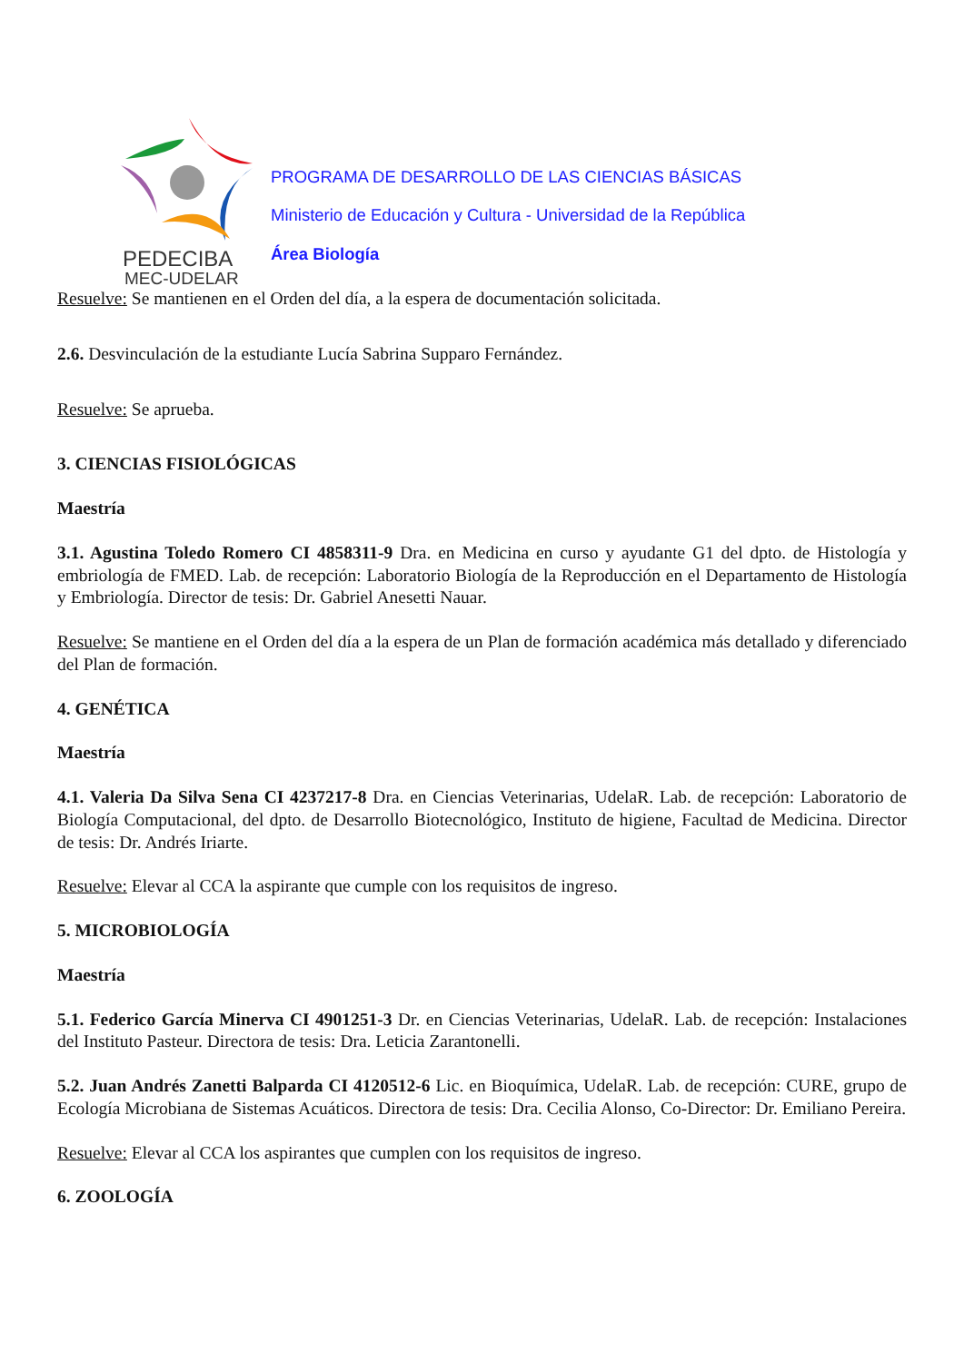PEDECIBA
MEC-UDELAR
PROGRAMA DE DESARROLLO DE LAS CIENCIAS BÁSICAS
Ministerio de Educación y Cultura - Universidad de la República
Área Biología
Resuelve: Se mantienen en el Orden del día, a la espera de documentación solicitada.
2.6. Desvinculación de la estudiante Lucía Sabrina Supparo Fernández.
Resuelve: Se aprueba.
3. CIENCIAS FISIOLÓGICAS
Maestría
3.1. Agustina Toledo Romero CI 4858311-9 Dra. en Medicina en curso y ayudante G1 del dpto. de Histología y embriología de FMED. Lab. de recepción: Laboratorio Biología de la Reproducción en el Departamento de Histología y Embriología. Director de tesis: Dr. Gabriel Anesetti Nauar.
Resuelve: Se mantiene en el Orden del día a la espera de un Plan de formación académica más detallado y diferenciado del Plan de formación.
4. GENÉTICA
Maestría
4.1. Valeria Da Silva Sena CI 4237217-8 Dra. en Ciencias Veterinarias, UdelaR. Lab. de recepción: Laboratorio de Biología Computacional, del dpto. de Desarrollo Biotecnológico, Instituto de higiene, Facultad de Medicina. Director de tesis: Dr. Andrés Iriarte.
Resuelve: Elevar al CCA la aspirante que cumple con los requisitos de ingreso.
5. MICROBIOLOGÍA
Maestría
5.1. Federico García Minerva CI 4901251-3 Dr. en Ciencias Veterinarias, UdelaR. Lab. de recepción: Instalaciones del Instituto Pasteur. Directora de tesis: Dra. Leticia Zarantonelli.
5.2. Juan Andrés Zanetti Balparda CI 4120512-6 Lic. en Bioquímica, UdelaR. Lab. de recepción: CURE, grupo de Ecología Microbiana de Sistemas Acuáticos. Directora de tesis: Dra. Cecilia Alonso, Co-Director: Dr. Emiliano Pereira.
Resuelve: Elevar al CCA los aspirantes que cumplen con los requisitos de ingreso.
6. ZOOLOGÍA